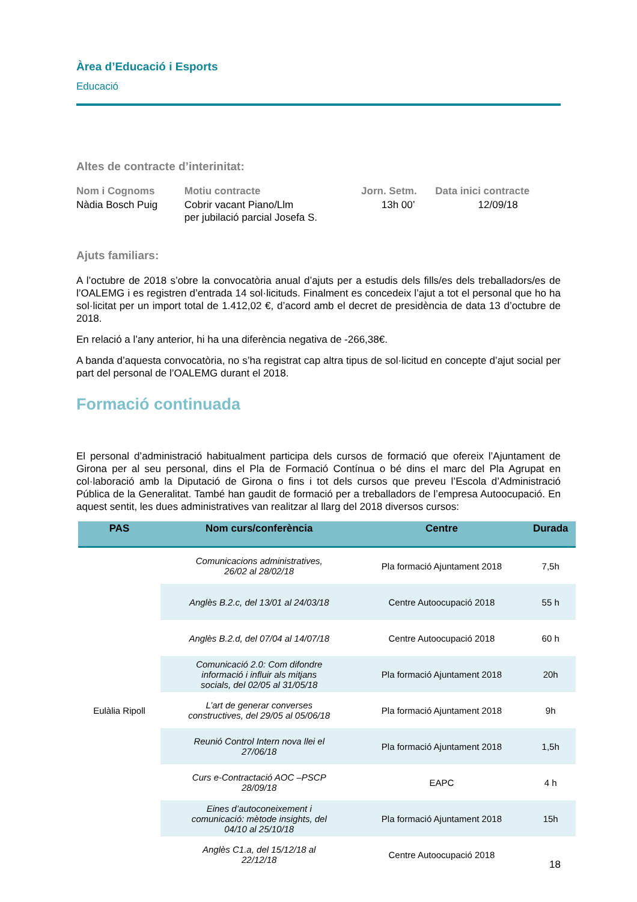Àrea d’Educació i Esports
Educació
Altes de contracte d’interinitat:
| Nom i Cognoms | Motiu contracte | Jorn. Setm. | Data inici contracte |
| --- | --- | --- | --- |
| Nàdia Bosch Puig | Cobrir vacant Piano/Llm per jubilació parcial Josefa S. | 13h 00’ | 12/09/18 |
Ajuts familiars:
A l’octubre de 2018 s’obre la convocatòria anual d’ajuts per a estudis dels fills/es dels treballadors/es de l’OALEMG i es registren d’entrada 14 sol·licituds. Finalment es concedeix l’ajut a tot el personal que ho ha sol·licitat per un import total de 1.412,02 €, d’acord amb el decret de presidència de data 13 d’octubre de 2018.
En relació a l’any anterior, hi ha una diferència negativa de -266,38€.
A banda d’aquesta convocatòria, no s’ha registrat cap altra tipus de sol·licitud en concepte d’ajut social per part del personal de l’OALEMG durant el 2018.
Formació continuada
El personal d’administració habitualment participa dels cursos de formació que ofereix l’Ajuntament de Girona per al seu personal, dins el Pla de Formació Contínua o bé dins el marc del Pla Agrupat en col·laboració amb la Diputació de Girona o fins i tot dels cursos que preveu l’Escola d’Administració Pública de la Generalitat. També han gaudit de formació per a treballadors de l’empresa Autoocupació. En aquest sentit, les dues administratives van realitzar al llarg del 2018 diversos cursos:
| PAS | Nom curs/conferència | Centre | Durada |
| --- | --- | --- | --- |
| Eulàlia Ripoll | Comunicacions administratives, 26/02 al 28/02/18 | Pla formació Ajuntament 2018 | 7,5h |
| | Anglès B.2.c, del 13/01 al 24/03/18 | Centre Autoocupació 2018 | 55 h |
| | Anglès B.2.d, del 07/04 al 14/07/18 | Centre Autoocupació 2018 | 60 h |
| | Comunicació 2.0: Com difondre informació i influir als mitjans socials, del 02/05 al 31/05/18 | Pla formació Ajuntament 2018 | 20h |
| | L’art de generar converses constructives, del 29/05 al 05/06/18 | Pla formació Ajuntament 2018 | 9h |
| | Reunió Control Intern nova llei el 27/06/18 | Pla formació Ajuntament 2018 | 1,5h |
| | Curs e-Contractació AOC –PSCP 28/09/18 | EAPC | 4 h |
| | Eines d’autoconeixement i comunicació: mètode insights, del 04/10 al 25/10/18 | Pla formació Ajuntament 2018 | 15h |
| | Anglès C1.a, del 15/12/18 al 22/12/18 | Centre Autoocupació 2018 | |
18